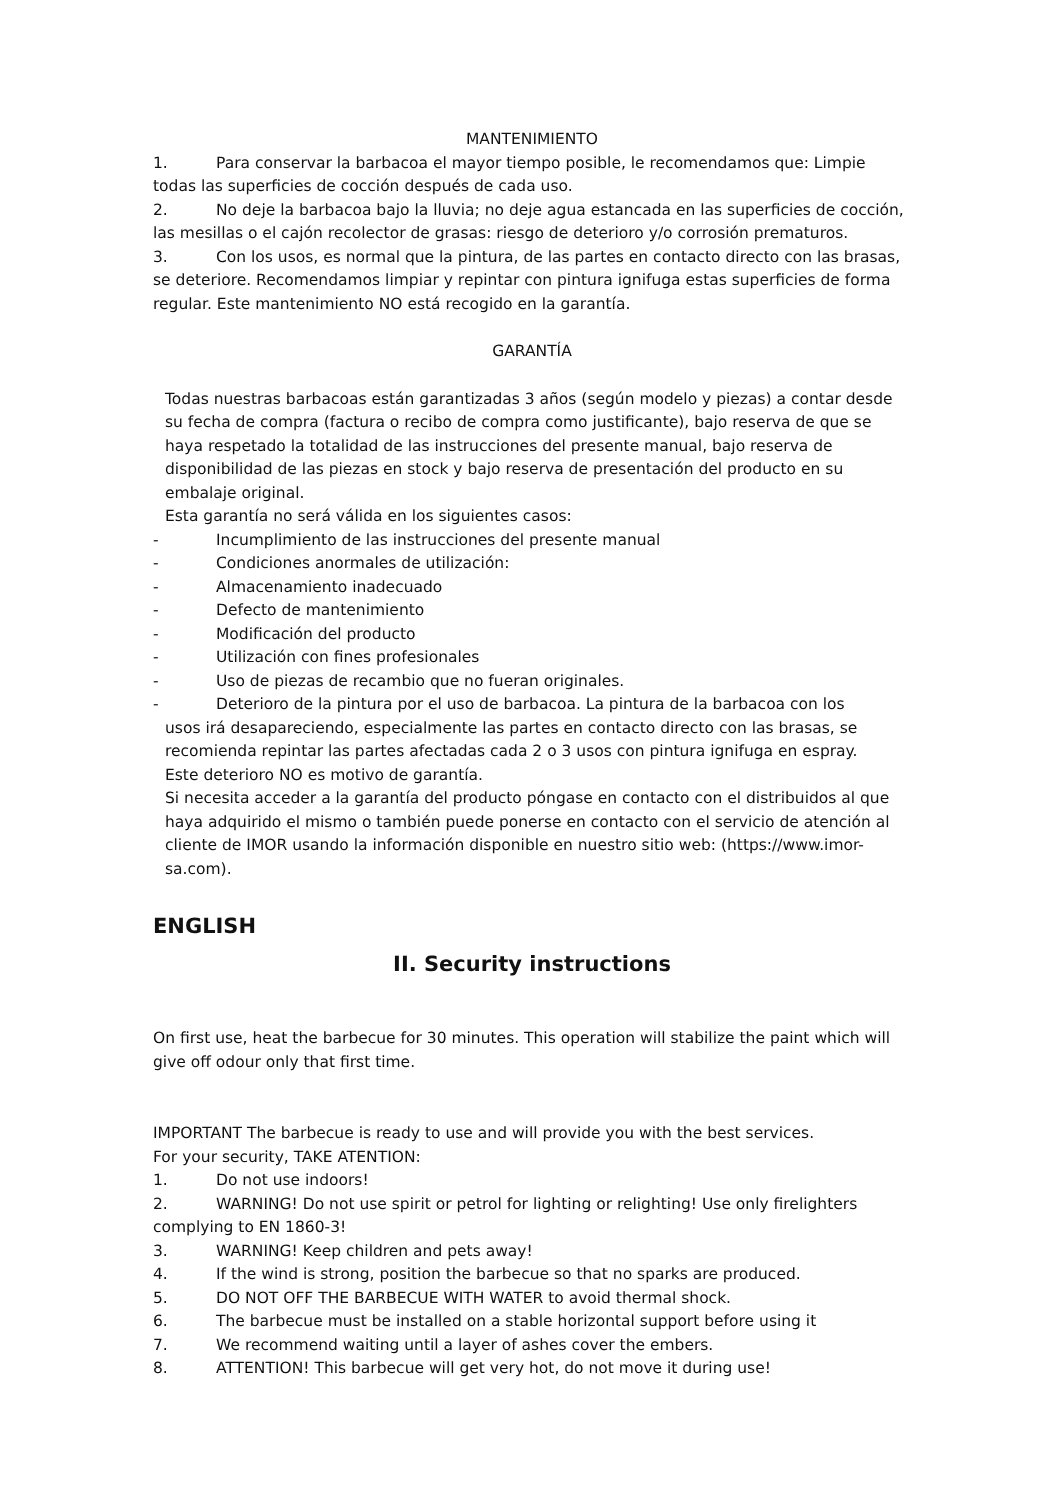MANTENIMIENTO
1. Para conservar la barbacoa el mayor tiempo posible, le recomendamos que: Limpie todas las superficies de cocción después de cada uso.
2. No deje la barbacoa bajo la lluvia; no deje agua estancada en las superficies de cocción, las mesillas o el cajón recolector de grasas: riesgo de deterioro y/o corrosión prematuros.
3. Con los usos, es normal que la pintura, de las partes en contacto directo con las brasas, se deteriore. Recomendamos limpiar y repintar con pintura ignifuga estas superficies de forma regular. Este mantenimiento NO está recogido en la garantía.
GARANTÍA
Todas nuestras barbacoas están garantizadas 3 años (según modelo y piezas) a contar desde su fecha de compra (factura o recibo de compra como justificante), bajo reserva de que se haya respetado la totalidad de las instrucciones del presente manual, bajo reserva de disponibilidad de las piezas en stock y bajo reserva de presentación del producto en su embalaje original.
Esta garantía no será válida en los siguientes casos:
- Incumplimiento de las instrucciones del presente manual
- Condiciones anormales de utilización:
- Almacenamiento inadecuado
- Defecto de mantenimiento
- Modificación del producto
- Utilización con fines profesionales
- Uso de piezas de recambio que no fueran originales.
- Deterioro de la pintura por el uso de barbacoa. La pintura de la barbacoa con los
usos irá desapareciendo, especialmente las partes en contacto directo con las brasas, se recomienda repintar las partes afectadas cada 2 o 3 usos con pintura ignifuga en espray.
Este deterioro NO es motivo de garantía.
Si necesita acceder a la garantía del producto póngase en contacto con el distribuidos al que haya adquirido el mismo o también puede ponerse en contacto con el servicio de atención al cliente de IMOR usando la información disponible en nuestro sitio web: (https://www.imor- sa.com).
ENGLISH
II. Security instructions
On first use, heat the barbecue for 30 minutes. This operation will stabilize the paint which will give off odour only that first time.
IMPORTANT The barbecue is ready to use and will provide you with the best services.
For your security, TAKE ATENTION:
1. Do not use indoors!
2. WARNING! Do not use spirit or petrol for lighting or relighting! Use only firelighters complying to EN 1860-3!
3. WARNING! Keep children and pets away!
4. If the wind is strong, position the barbecue so that no sparks are produced.
5. DO NOT OFF THE BARBECUE WITH WATER to avoid thermal shock.
6. The barbecue must be installed on a stable horizontal support before using it
7. We recommend waiting until a layer of ashes cover the embers.
8. ATTENTION! This barbecue will get very hot, do not move it during use!